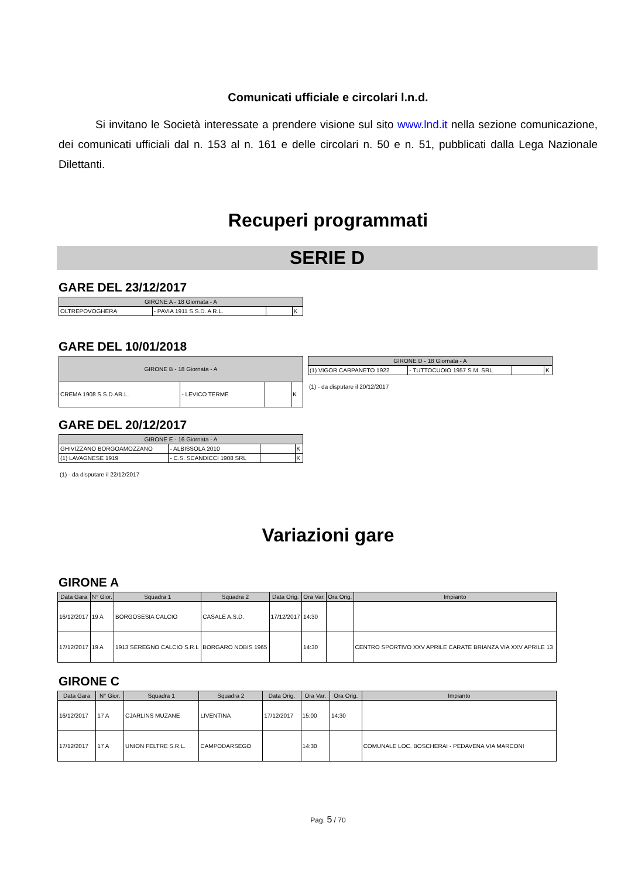Comunicati ufficiale e circolari l.n.d.
Si invitano le Società interessate a prendere visione sul sito www.lnd.it nella sezione comunicazione, dei comunicati ufficiali dal n. 153 al n. 161 e delle circolari n. 50 e n. 51, pubblicati dalla Lega Nazionale Dilettanti.
Recuperi programmati
SERIE D
GARE DEL 23/12/2017
| GIRONE A - 18 Giornata - A | | | |
| --- | --- | --- | --- |
| OLTREPOVOGHERA | - PAVIA 1911 S.S.D. A R.L. | | K |
GARE DEL 10/01/2018
| GIRONE B - 18 Giornata - A | | | |
| --- | --- | --- | --- |
| CREMA 1908 S.S.D.AR.L. | - LEVICO TERME | | K |
| GIRONE D - 18 Giornata - A | | | |
| --- | --- | --- | --- |
| (1) VIGOR CARPANETO 1922 | - TUTTOCUOIO 1957 S.M. SRL | | K |
(1) - da disputare il 20/12/2017
GARE DEL 20/12/2017
| GIRONE E - 16 Giornata - A | | | |
| --- | --- | --- | --- |
| GHIVIZZANO BORGOAMOZZANO | - ALBISSOLA 2010 | | K |
| (1) LAVAGNESE 1919 | - C.S. SCANDICCI 1908 SRL | | K |
(1) - da disputare il 22/12/2017
Variazioni gare
GIRONE A
| Data Gara | N° Gior. | Squadra 1 | Squadra 2 | Data Orig. | Ora Var. | Ora Orig. | Impianto |
| --- | --- | --- | --- | --- | --- | --- | --- |
| 16/12/2017 | 19 A | BORGOSESIA CALCIO | CASALE A.S.D. | 17/12/2017 | 14:30 | | |
| 17/12/2017 | 19 A | 1913 SEREGNO CALCIO S.R.L | BORGARO NOBIS 1965 | | 14:30 | | CENTRO SPORTIVO XXV APRILE CARATE BRIANZA VIA XXV APRILE 13 |
GIRONE C
| Data Gara | N° Gior. | Squadra 1 | Squadra 2 | Data Orig. | Ora Var. | Ora Orig. | Impianto |
| --- | --- | --- | --- | --- | --- | --- | --- |
| 16/12/2017 | 17 A | CJARLINS MUZANE | LIVENTINA | 17/12/2017 | 15:00 | 14:30 | |
| 17/12/2017 | 17 A | UNION FELTRE S.R.L. | CAMPODARSEGO | | 14:30 | | COMUNALE LOC. BOSCHERAI - PEDAVENA VIA MARCONI |
Pag. 5 / 70